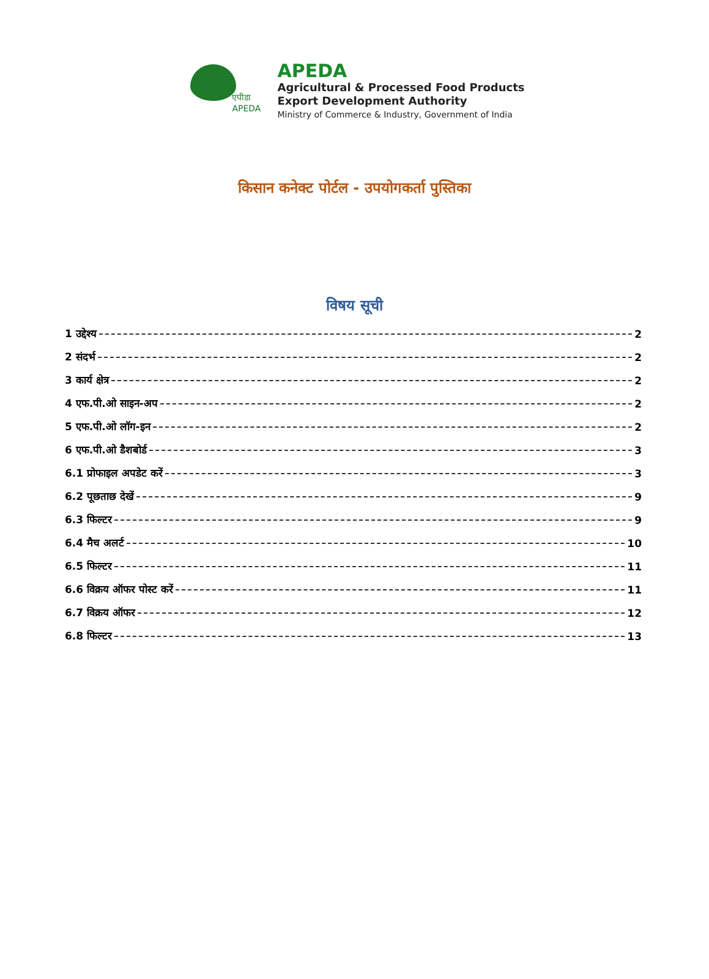एपीडा
APEDA
APEDA
Agricultural & Processed Food Products
Export Development Authority
Ministry of Commerce & Industry, Government of India
किसान कनेक्ट पोर्टल - उपयोगकर्ता पुस्तिका
विषय सूची
1 उद्देश्य 2
2 संदर्भ 2
3 कार्य क्षेत्र 2
4 एफ.पी.ओ साइन-अप 2
5 एफ.पी.ओ लॉग-इन 2
6 एफ.पी.ओ डैशबोर्ड 3
6.1 प्रोफाइल अपडेट करें 3
6.2 पूछताछ देखें 9
6.3 फिल्टर 9
6.4 मैच अलर्ट 10
6.5 फिल्टर 11
6.6 विक्रय ऑफर पोस्ट करें 11
6.7 विक्रय ऑफर 12
6.8 फिल्टर 13